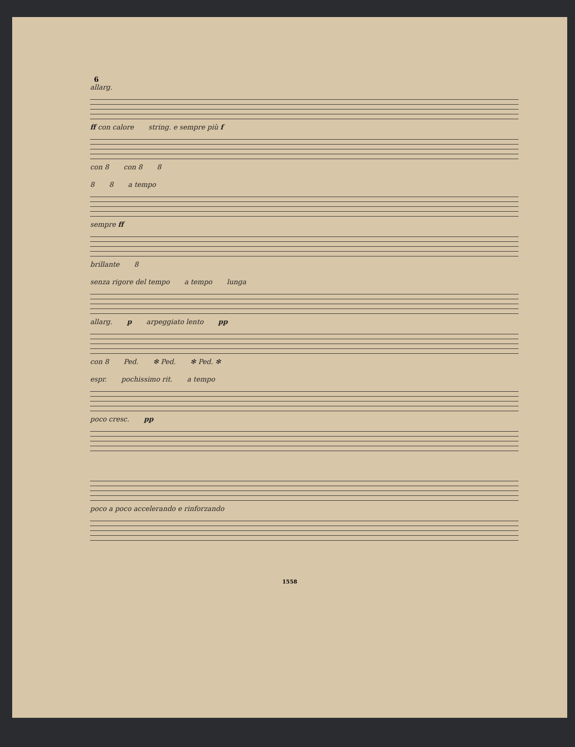6
allarg.
ff con calore string. e sempre più f
con 8 con 8 8
8 8 a tempo
sempre ff
brillante 8
senza rigore del tempo a tempo lunga
allarg. p arpeggiato lento pp
con 8 Ped. ✻ Ped. ✻ Ped. ✻
espr. pochissimo rit. a tempo
poco cresc. pp
poco a poco accelerando e rinforzando
1558